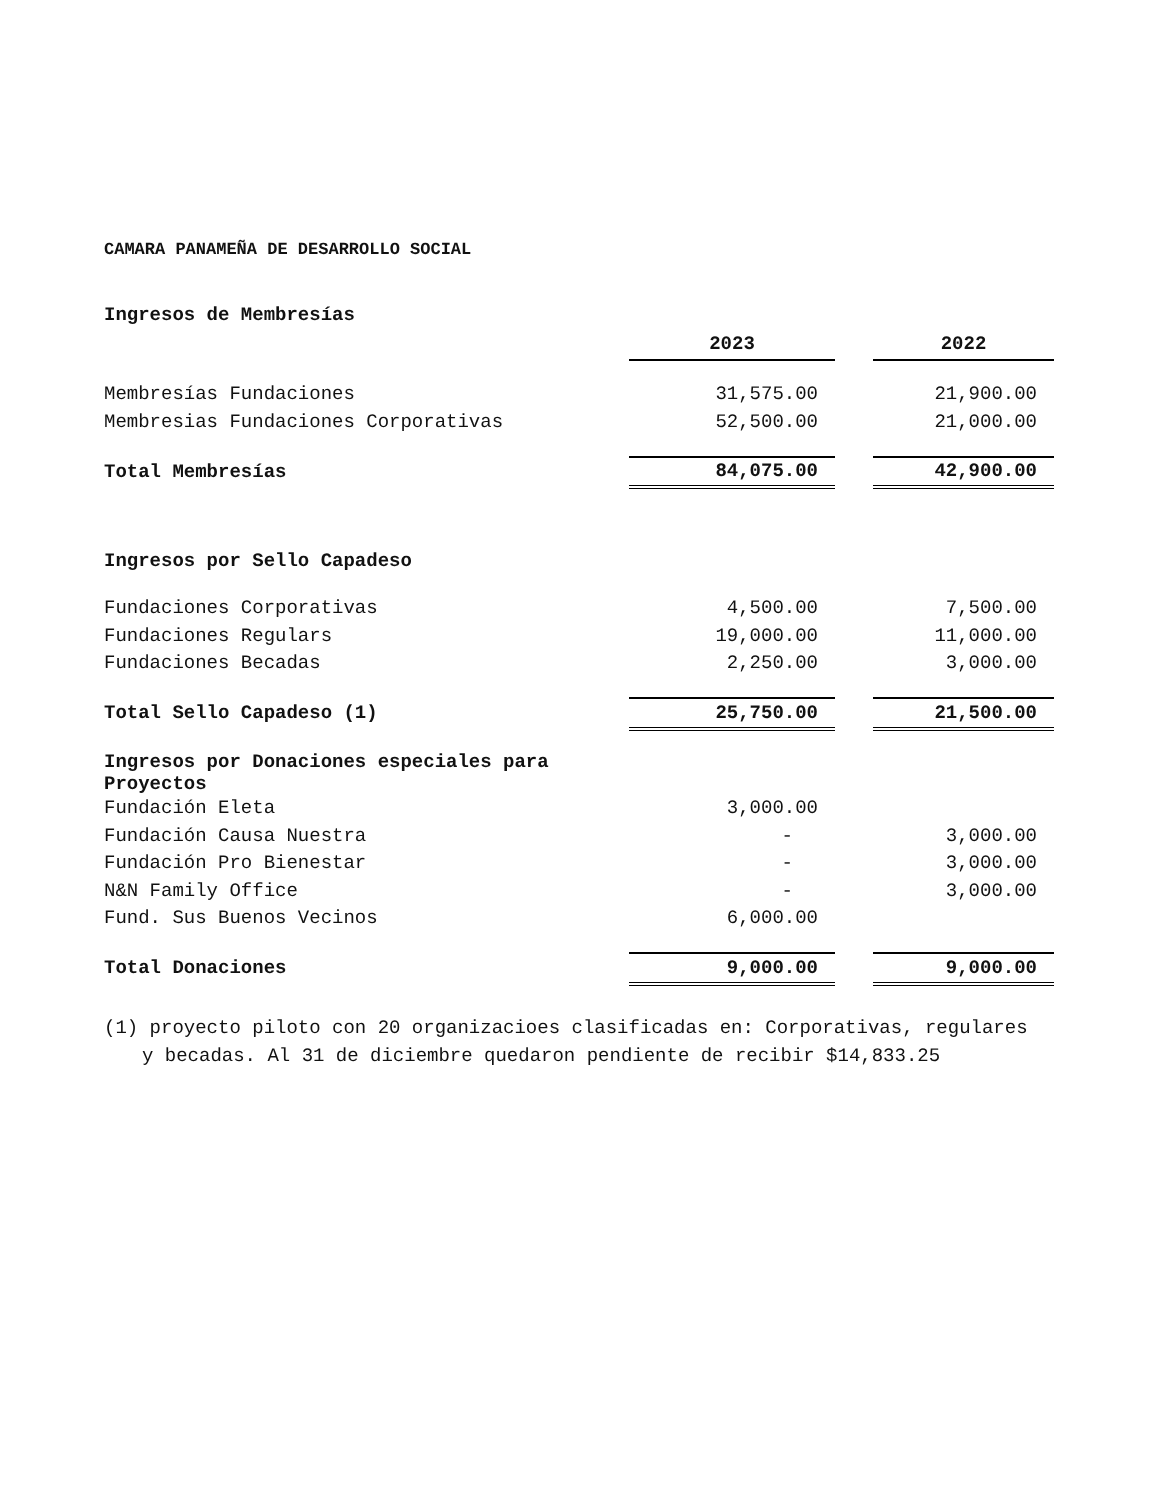CAMARA PANAMEÑA DE DESARROLLO SOCIAL
| Ingresos de Membresías | | | |
| | 2023 | | 2022 |
| Membresías Fundaciones | 31,575.00 | | 21,900.00 |
| Membresias Fundaciones Corporativas | 52,500.00 | | 21,000.00 |
| Total Membresías | 84,075.00 | | 42,900.00 |
| Ingresos por Sello Capadeso | | | |
| Fundaciones Corporativas | 4,500.00 | | 7,500.00 |
| Fundaciones Regulars | 19,000.00 | | 11,000.00 |
| Fundaciones Becadas | 2,250.00 | | 3,000.00 |
| Total Sello Capadeso (1) | 25,750.00 | | 21,500.00 |
| Ingresos por Donaciones especiales para Proyectos | | | |
| Fundación Eleta | 3,000.00 | | |
| Fundación Causa Nuestra | - | | 3,000.00 |
| Fundación Pro Bienestar | - | | 3,000.00 |
| N&N Family Office | - | | 3,000.00 |
| Fund. Sus Buenos Vecinos | 6,000.00 | | |
| Total Donaciones | 9,000.00 | | 9,000.00 |
(1) proyecto piloto con 20 organizacioes clasificadas en: Corporativas, regulares y becadas. Al 31 de diciembre quedaron pendiente de recibir $14,833.25